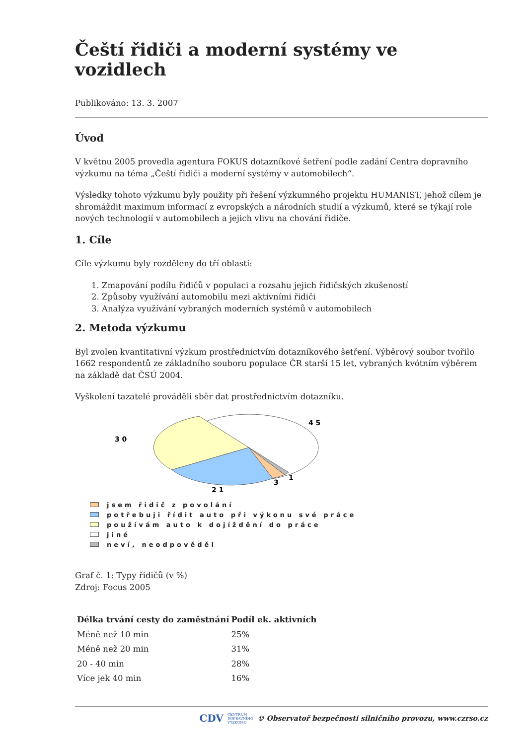Čeští řidiči a moderní systémy ve vozidlech
Publikováno: 13. 3. 2007
Úvod
V květnu 2005 provedla agentura FOKUS dotazníkové šetření podle zadání Centra dopravního výzkumu na téma „Čeští řidiči a moderní systémy v automobilech“.
Výsledky tohoto výzkumu byly použity při řešení výzkumného projektu HUMANIST, jehož cílem je shromáždit maximum informací z evropských a národních studií a výzkumů, které se týkají role nových technologií v automobilech a jejich vlivu na chování řidiče.
1. Cíle
Cíle výzkumu byly rozděleny do tří oblastí:
1. Zmapování podílu řidičů v populaci a rozsahu jejich řidičských zkušeností
2. Způsoby využívání automobilu mezi aktivními řidiči
3. Analýza využívání vybraných moderních systémů v automobilech
2. Metoda výzkumu
Byl zvolen kvantitativní výzkum prostřednictvím dotazníkového šetření. Výběrový soubor tvořilo 1662 respondentů ze základního souboru populace ČR starší 15 let, vybraných kvótním výběrem na základě dat ČSÚ 2004.
Vyškolení tazatelé prováděli sběr dat prostřednictvím dotazníku.
4 5
3 0
2 1
3
1
jsem řidič z povolání
potřebuji řídit auto při výkonu své práce
používám auto k dojíždění do práce
jiné
neví, neodpověděl
Graf č. 1: Typy řidičů (v %)
Zdroj: Focus 2005
| Délka trvání cesty do zaměstnání | Podíl ek. aktivních |
| --- | --- |
| Méně než 10 min | 25% |
| Méně než 20 min | 31% |
| 20 - 40 min | 28% |
| Více jek 40 min | 16% |
CDV CENTRUM
DOPRAVNÍHO
VÝZKUMU © Observatoř bezpečnosti silničního provozu, www.czrso.cz